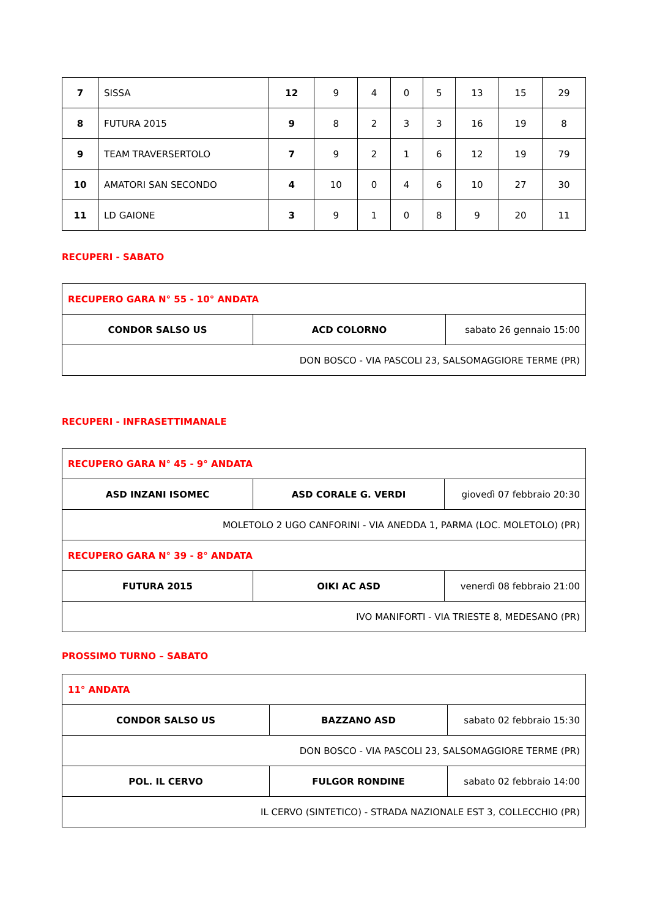| 7 | SISSA | 12 | 9 | 4 | 0 | 5 | 13 | 15 | 29 |
| 8 | FUTURA 2015 | 9 | 8 | 2 | 3 | 3 | 16 | 19 | 8 |
| 9 | TEAM TRAVERSERTOLO | 7 | 9 | 2 | 1 | 6 | 12 | 19 | 79 |
| 10 | AMATORI SAN SECONDO | 4 | 10 | 0 | 4 | 6 | 10 | 27 | 30 |
| 11 | LD GAIONE | 3 | 9 | 1 | 0 | 8 | 9 | 20 | 11 |
RECUPERI - SABATO
| RECUPERO GARA N° 55 - 10° ANDATA | | |
| CONDOR SALSO US | ACD COLORNO | sabato 26 gennaio 15:00 |
| DON BOSCO - VIA PASCOLI 23, SALSOMAGGIORE TERME (PR) | | |
RECUPERI - INFRASETTIMANALE
| RECUPERO GARA N° 45 - 9° ANDATA | | |
| ASD INZANI ISOMEC | ASD CORALE G. VERDI | giovedì 07 febbraio 20:30 |
| MOLETOLO 2 UGO CANFORINI - VIA ANEDDA 1, PARMA (LOC. MOLETOLO) (PR) | | |
| RECUPERO GARA N° 39 - 8° ANDATA | | |
| FUTURA 2015 | OIKI AC ASD | venerdì 08 febbraio 21:00 |
| IVO MANIFORTI - VIA TRIESTE 8, MEDESANO (PR) | | |
PROSSIMO TURNO – SABATO
| 11° ANDATA | | |
| CONDOR SALSO US | BAZZANO ASD | sabato 02 febbraio 15:30 |
| DON BOSCO - VIA PASCOLI 23, SALSOMAGGIORE TERME (PR) | | |
| POL. IL CERVO | FULGOR RONDINE | sabato 02 febbraio 14:00 |
| IL CERVO (SINTETICO) - STRADA NAZIONALE EST 3, COLLECCHIO (PR) | | |